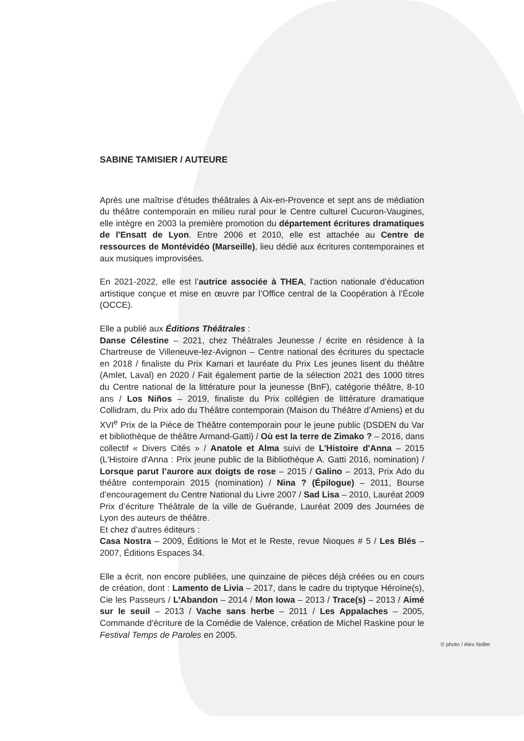SABINE TAMISIER / AUTEURE
Après une maîtrise d'études théâtrales à Aix-en-Provence et sept ans de médiation du théâtre contemporain en milieu rural pour le Centre culturel Cucuron-Vaugines, elle intègre en 2003 la première promotion du département écritures dramatiques de l'Ensatt de Lyon. Entre 2006 et 2010, elle est attachée au Centre de ressources de Montévidéo (Marseille), lieu dédié aux écritures contemporaines et aux musiques improvisées.
En 2021-2022, elle est l’autrice associée à THEA, l’action nationale d’éducation artistique conçue et mise en œuvre par l’Office central de la Coopération à l’École (OCCE).
Elle a publié aux Éditions Théâtrales :
Danse Célestine – 2021, chez Théâtrales Jeunesse / écrite en résidence à la Chartreuse de Villeneuve-lez-Avignon – Centre national des écritures du spectacle en 2018 / finaliste du Prix Kamari et lauréate du Prix Les jeunes lisent du théâtre (Amlet, Laval) en 2020 / Fait également partie de la sélection 2021 des 1000 titres du Centre national de la littérature pour la jeunesse (BnF), catégorie théâtre, 8-10 ans / Los Niños – 2019, finaliste du Prix collégien de littérature dramatique Collidram, du Prix ado du Théâtre contemporain (Maison du Théâtre d’Amiens) et du XVI<sup>e</sup> Prix de la Pièce de Théâtre contemporain pour le jeune public (DSDEN du Var et bibliothèque de théâtre Armand-Gatti) / Où est la terre de Zimako ? – 2016, dans collectif « Divers Cités » / Anatole et Alma suivi de L'Histoire d'Anna – 2015 (L'Histoire d'Anna : Prix jeune public de la Bibliothèque A. Gatti 2016, nomination) / Lorsque parut l’aurore aux doigts de rose – 2015 / Galino – 2013, Prix Ado du théâtre contemporain 2015 (nomination) / Nina ? (Épilogue) – 2011, Bourse d’encouragement du Centre National du Livre 2007 / Sad Lisa – 2010, Lauréat 2009 Prix d’écriture Théâtrale de la ville de Guérande, Lauréat 2009 des Journées de Lyon des auteurs de théâtre.
Et chez d’autres éditeurs :
Casa Nostra – 2009, Éditions le Mot et le Reste, revue Nioques # 5 / Les Blés – 2007, Éditions Espaces 34.
Elle a écrit, non encore publiées, une quinzaine de pièces déjà créées ou en cours de création, dont : Lamento de Livia – 2017, dans le cadre du triptyque Héroïne(s), Cie les Passeurs / L’Abandon – 2014 / Mon Iowa – 2013 / Trace(s) – 2013 / Aimé sur le seuil – 2013 / Vache sans herbe – 2011 / Les Appalaches – 2005, Commande d'écriture de la Comédie de Valence, création de Michel Raskine pour le Festival Temps de Paroles en 2005.
© photo / Alex Nollet